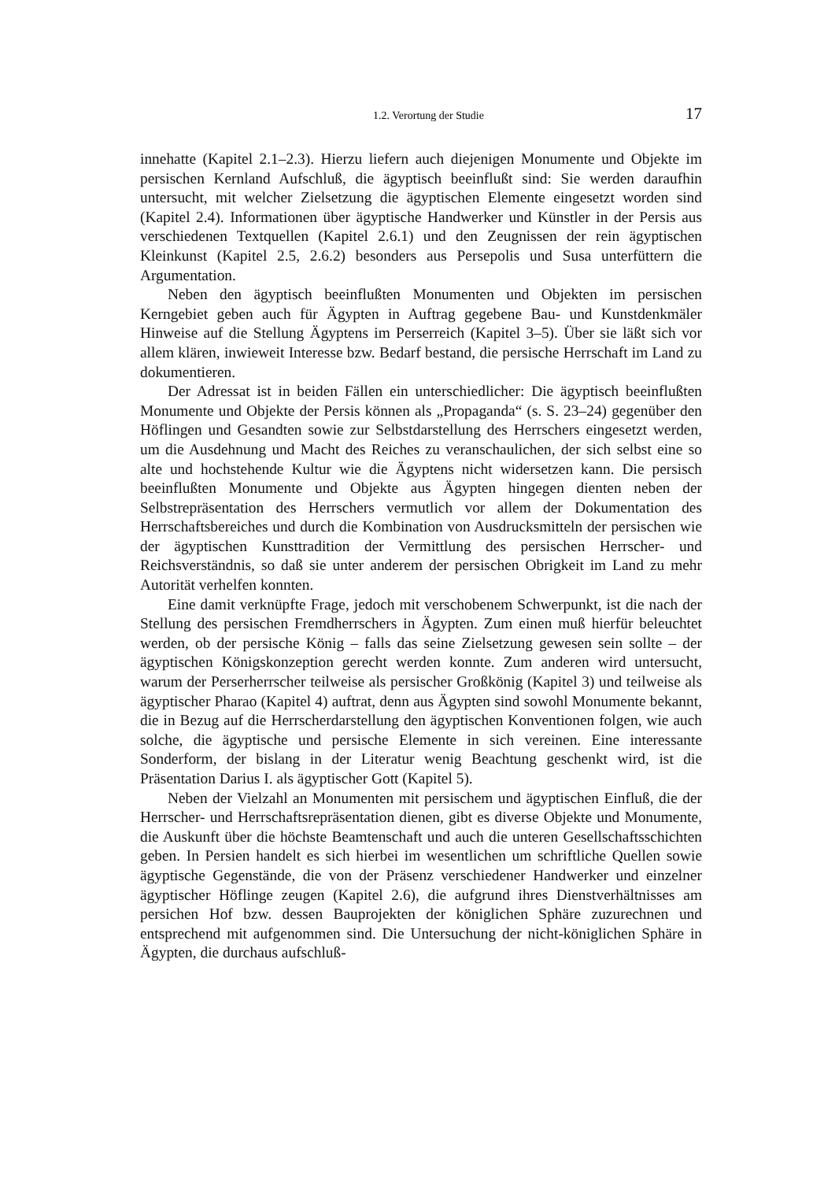1.2. Verortung der Studie 17
innehatte (Kapitel 2.1–2.3). Hierzu liefern auch diejenigen Monumente und Objekte im persischen Kernland Aufschluß, die ägyptisch beeinflußt sind: Sie werden daraufhin untersucht, mit welcher Zielsetzung die ägyptischen Elemente eingesetzt worden sind (Kapitel 2.4). Informationen über ägyptische Handwerker und Künstler in der Persis aus verschiedenen Textquellen (Kapitel 2.6.1) und den Zeugnissen der rein ägyptischen Kleinkunst (Kapitel 2.5, 2.6.2) besonders aus Persepolis und Susa unterfüttern die Argumentation.
Neben den ägyptisch beeinflußten Monumenten und Objekten im persischen Kerngebiet geben auch für Ägypten in Auftrag gegebene Bau- und Kunstdenkmäler Hinweise auf die Stellung Ägyptens im Perserreich (Kapitel 3–5). Über sie läßt sich vor allem klären, inwieweit Interesse bzw. Bedarf bestand, die persische Herrschaft im Land zu dokumentieren.
Der Adressat ist in beiden Fällen ein unterschiedlicher: Die ägyptisch beeinflußten Monumente und Objekte der Persis können als „Propaganda“ (s. S. 23–24) gegenüber den Höflingen und Gesandten sowie zur Selbstdarstellung des Herrschers eingesetzt werden, um die Ausdehnung und Macht des Reiches zu veranschaulichen, der sich selbst eine so alte und hochstehende Kultur wie die Ägyptens nicht widersetzen kann. Die persisch beeinflußten Monumente und Objekte aus Ägypten hingegen dienten neben der Selbstrepräsentation des Herrschers vermutlich vor allem der Dokumentation des Herrschaftsbereiches und durch die Kombination von Ausdrucksmitteln der persischen wie der ägyptischen Kunsttradition der Vermittlung des persischen Herrscher- und Reichsverständnis, so daß sie unter anderem der persischen Obrigkeit im Land zu mehr Autorität verhelfen konnten.
Eine damit verknüpfte Frage, jedoch mit verschobenem Schwerpunkt, ist die nach der Stellung des persischen Fremdherrschers in Ägypten. Zum einen muß hierfür beleuchtet werden, ob der persische König – falls das seine Zielsetzung gewesen sein sollte – der ägyptischen Königskonzeption gerecht werden konnte. Zum anderen wird untersucht, warum der Perserherrscher teilweise als persischer Großkönig (Kapitel 3) und teilweise als ägyptischer Pharao (Kapitel 4) auftrat, denn aus Ägypten sind sowohl Monumente bekannt, die in Bezug auf die Herrscherdarstellung den ägyptischen Konventionen folgen, wie auch solche, die ägyptische und persische Elemente in sich vereinen. Eine interessante Sonderform, der bislang in der Literatur wenig Beachtung geschenkt wird, ist die Präsentation Darius I. als ägyptischer Gott (Kapitel 5).
Neben der Vielzahl an Monumenten mit persischem und ägyptischen Einfluß, die der Herrscher- und Herrschaftsrepräsentation dienen, gibt es diverse Objekte und Monumente, die Auskunft über die höchste Beamtenschaft und auch die unteren Gesellschaftsschichten geben. In Persien handelt es sich hierbei im wesentlichen um schriftliche Quellen sowie ägyptische Gegenstände, die von der Präsenz verschiedener Handwerker und einzelner ägyptischer Höflinge zeugen (Kapitel 2.6), die aufgrund ihres Dienstverhältnisses am persichen Hof bzw. dessen Bauprojekten der königlichen Sphäre zuzurechnen und entsprechend mit aufgenommen sind. Die Untersuchung der nicht-königlichen Sphäre in Ägypten, die durchaus aufschluß-